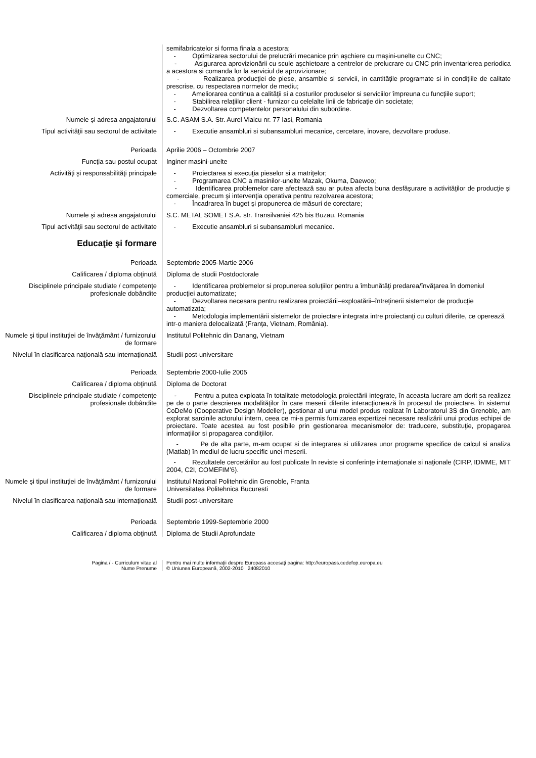semifabricatelor si forma finala a acestora;
- Optimizarea sectorului de prelucrări mecanice prin aşchiere cu maşini-unelte cu CNC;
- Asigurarea aprovizionării cu scule aşchietoare a centrelor de prelucrare cu CNC prin inventarierea periodica a acestora si comanda lor la serviciul de aprovizionare;
- Realizarea producţiei de piese, ansamble si servicii, in cantităţile programate si in condiţiile de calitate prescrise, cu respectarea normelor de mediu;
- Ameliorarea continua a calităţii si a costurilor produselor si serviciilor împreuna cu funcţiile suport;
- Stabilirea relaţiilor client - furnizor cu celelalte linii de fabricaţie din societate;
- Dezvoltarea competentelor personalului din subordine.
Numele şi adresa angajatorului S.C. ASAM S.A. Str. Aurel Vlaicu nr. 77 Iasi, Romania
Tipul activităţii sau sectorul de activitate
- Executie ansambluri si subansambluri mecanice, cercetare, inovare, dezvoltare produse.
Perioada Aprilie 2006 – Octombrie 2007
Funcţia sau postul ocupat Inginer masini-unelte
Activităţi şi responsabilităţi principale - Proiectarea si execuţia pieselor si a matriţelor;
- Programarea CNC a masinilor-unelte Mazak, Okuma, Daewoo;
- Identificarea problemelor care afectează sau ar putea afecta buna desfăşurare a activităţilor de producţie şi comerciale, precum şi intervenţia operativa pentru rezolvarea acestora;
- Încadrarea în buget şi propunerea de măsuri de corectare;
Numele şi adresa angajatorului S.C. METAL SOMET S.A. str. Transilvaniei 425 bis Buzau, Romania
Tipul activităţii sau sectorul de activitate
- Executie ansambluri si subansambluri mecanice.
Educaţie şi formare
Perioada Septembrie 2005-Martie 2006
Calificarea / diploma obţinută Diploma de studii Postdoctorale
Disciplinele principale studiate / competenţe profesionale dobândite
- Identificarea problemelor si propunerea soluţiilor pentru a îmbunătăţi predarea/învăţarea în domeniul producţiei automatizate;
- Dezvoltarea necesara pentru realizarea proiectării–exploatării–întreţinerii sistemelor de producţie automatizata;
- Metodologia implementării sistemelor de proiectare integrata intre proiectanţi cu culturi diferite, ce operează intr-o maniera delocalizată (Franţa, Vietnam, România).
Numele şi tipul instituţiei de învăţământ / furnizorului de formare
Institutul Politehnic din Danang, Vietnam
Nivelul în clasificarea naţională sau internaţională
Studii post-universitare
Perioada Septembrie 2000-Iulie 2005
Calificarea / diploma obţinută Diploma de Doctorat
Disciplinele principale studiate / competenţe profesionale dobândite
- Pentru a putea exploata în totalitate metodologia proiectării integrate, în aceasta lucrare am dorit sa realizez pe de o parte descrierea modalităţilor în care meserii diferite interacţionează în procesul de proiectare. În sistemul CoDeMo (Cooperative Design Modeller), gestionar al unui model produs realizat în Laboratorul 3S din Grenoble, am explorat sarcinile actorului intern, ceea ce mi-a permis furnizarea expertizei necesare realizării unui produs echipei de proiectare. Toate acestea au fost posibile prin gestionarea mecanismelor de: traducere, substituţie, propagarea informaţiilor si propagarea condiţiilor.
- Pe de alta parte, m-am ocupat si de integrarea si utilizarea unor programe specifice de calcul si analiza (Matlab) în mediul de lucru specific unei meserii.
- Rezultatele cercetărilor au fost publicate în reviste si conferinţe internaţionale si naţionale (CIRP, IDMME, MIT 2004, C2I, COMEFIM’6).
Numele şi tipul instituţiei de învăţământ / furnizorului de formare
Institutul National Politehnic din Grenoble, Franta
Universitatea Politehnica Bucuresti
Nivelul în clasificarea naţională sau internaţională
Studii post-universitare
Perioada Septembrie 1999-Septembrie 2000
Calificarea / diploma obţinută Diploma de Studii Aprofundate
Pagina / - Curriculum vitae al
Nume Prenume
Pentru mai multe informaţii despre Europass accesaţi pagina: http://europass.cedefop.europa.eu
© Uniunea Europeană, 2002-2010 24082010